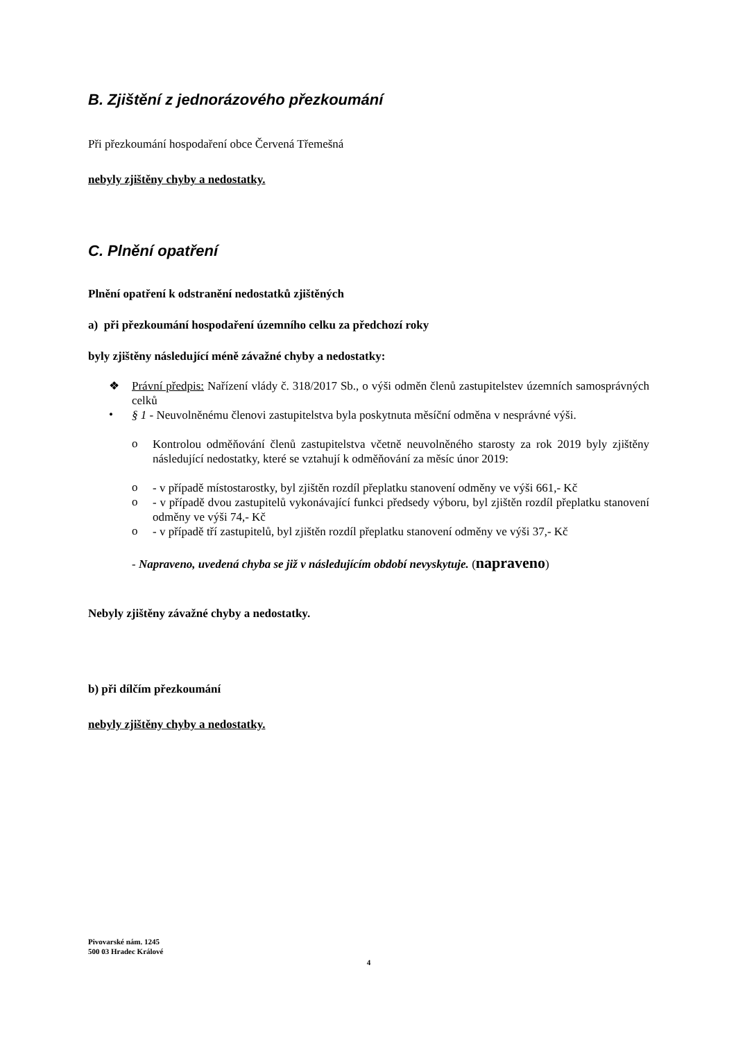B. Zjištění z jednorázového přezkoumání
Při přezkoumání hospodaření obce Červená Třemešná
nebyly zjištěny chyby a nedostatky.
C. Plnění opatření
Plnění opatření k odstranění nedostatků zjištěných
a) při přezkoumání hospodaření územního celku za předchozí roky
byly zjištěny následující méně závažné chyby a nedostatky:
❖
Právní předpis: Nařízení vlády č. 318/2017 Sb., o výši odměn členů zastupitelstev územních samosprávných celků
•
§ 1 - Neuvolněnému členovi zastupitelstva byla poskytnuta měsíční odměna v nesprávné výši.
o
Kontrolou odměňování členů zastupitelstva včetně neuvolněného starosty za rok 2019 byly zjištěny následující nedostatky, které se vztahují k odměňování za měsíc únor 2019:
o
- v případě místostarostky, byl zjištěn rozdíl přeplatku stanovení odměny ve výši 661,- Kč
o
- v případě dvou zastupitelů vykonávající funkci předsedy výboru, byl zjištěn rozdíl přeplatku stanovení odměny ve výši 74,- Kč
o
- v případě tří zastupitelů, byl zjištěn rozdíl přeplatku stanovení odměny ve výši 37,- Kč
- Napraveno, uvedená chyba se již v následujícím období nevyskytuje. (napraveno)
Nebyly zjištěny závažné chyby a nedostatky.
b) při dílčím přezkoumání
nebyly zjištěny chyby a nedostatky.
Pivovarské nám. 1245
500 03 Hradec Králové
4